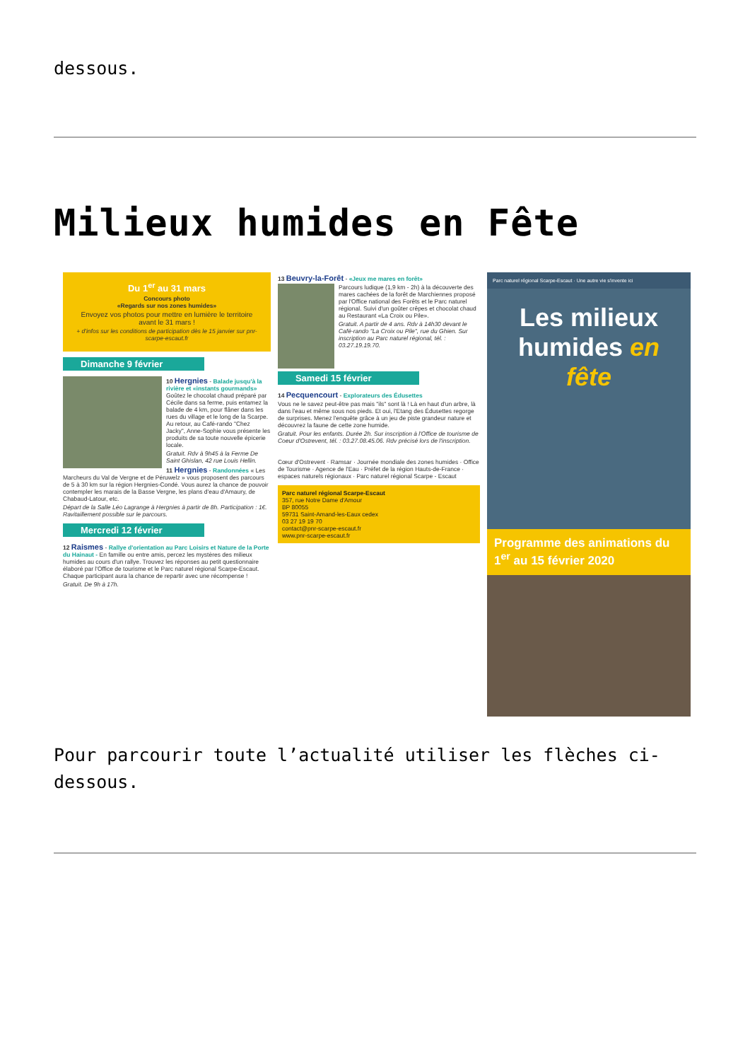dessous.
Milieux humides en Fête
Du 1<sup>er</sup> au 31 mars
Concours photo
«Regards sur nos zones humides»
Envoyez vos photos pour mettre en lumière le territoire avant le 31 mars !
+ d'infos sur les conditions de participation dès le 15 janvier sur pnr-scarpe-escaut.fr
Dimanche 9 février
10 Hergnies - Balade jusqu'à la rivière et «instants gourmands» Goûtez le chocolat chaud préparé par Cécile dans sa ferme, puis entamez la balade de 4 km, pour flâner dans les rues du village et le long de la Scarpe. Au retour, au Café-rando "Chez Jacky", Anne-Sophie vous présente les produits de sa toute nouvelle épicerie locale.
Gratuit. Rdv à 9h45 à la Ferme De Saint Ghislan, 42 rue Louis Hellin.
11 Hergnies - Randonnées « Les Marcheurs du Val de Vergne et de Péruwelz » vous proposent des parcours de 5 à 30 km sur la région Hergnies-Condé. Vous aurez la chance de pouvoir contempler les marais de la Basse Vergne, les plans d'eau d'Amaury, de Chabaud-Latour, etc.
Départ de la Salle Léo Lagrange à Hergnies à partir de 8h. Participation : 1€. Ravitaillement possible sur le parcours.
Mercredi 12 février
12 Raismes - Rallye d'orientation au Parc Loisirs et Nature de la Porte du Hainaut - En famille ou entre amis, percez les mystères des milieux humides au cours d'un rallye. Trouvez les réponses au petit questionnaire élaboré par l'Office de tourisme et le Parc naturel régional Scarpe-Escaut. Chaque participant aura la chance de repartir avec une récompense !
Gratuit. De 9h à 17h.
13 Beuvry-la-Forêt - «Jeux me mares en forêt»
Parcours ludique (1,9 km - 2h) à la découverte des mares cachées de la forêt de Marchiennes proposé par l'Office national des Forêts et le Parc naturel régional. Suivi d'un goûter crêpes et chocolat chaud au Restaurant «La Croix ou Pile».
Gratuit. A partir de 4 ans. Rdv à 14h30 devant le Café-rando "La Croix ou Pile", rue du Ghien. Sur inscription au Parc naturel régional, tél. : 03.27.19.19.70.
Samedi 15 février
14 Pecquencourt - Explorateurs des Édusettes
Vous ne le savez peut-être pas mais "ils" sont là ! Là en haut d'un arbre, là dans l'eau et même sous nos pieds. Et oui, l'Etang des Édusettes regorge de surprises. Menez l'enquête grâce à un jeu de piste grandeur nature et découvrez la faune de cette zone humide.
Gratuit. Pour les enfants. Durée 2h. Sur inscription à l'Office de tourisme de Coeur d'Ostrevent, tél. : 03.27.08.45.06. Rdv précisé lors de l'inscription.
Cœur d'Ostrevent · Ramsar · Journée mondiale des zones humides · Office de Tourisme · Agence de l'Eau · Préfet de la région Hauts-de-France · espaces naturels régionaux · Parc naturel régional Scarpe - Escaut
Parc naturel régional Scarpe-Escaut
357, rue Notre Dame d'Amour
BP 80055
59731 Saint-Amand-les-Eaux cedex
03 27 19 19 70
contact@pnr-scarpe-escaut.fr
www.pnr-scarpe-escaut.fr
Parc naturel régional Scarpe-Escaut · Une autre vie s'invente ici
Les milieux humides en fête
Programme des animations du 1<sup>er</sup> au 15 février 2020
Pour parcourir toute l’actualité utiliser les flèches ci-dessous.